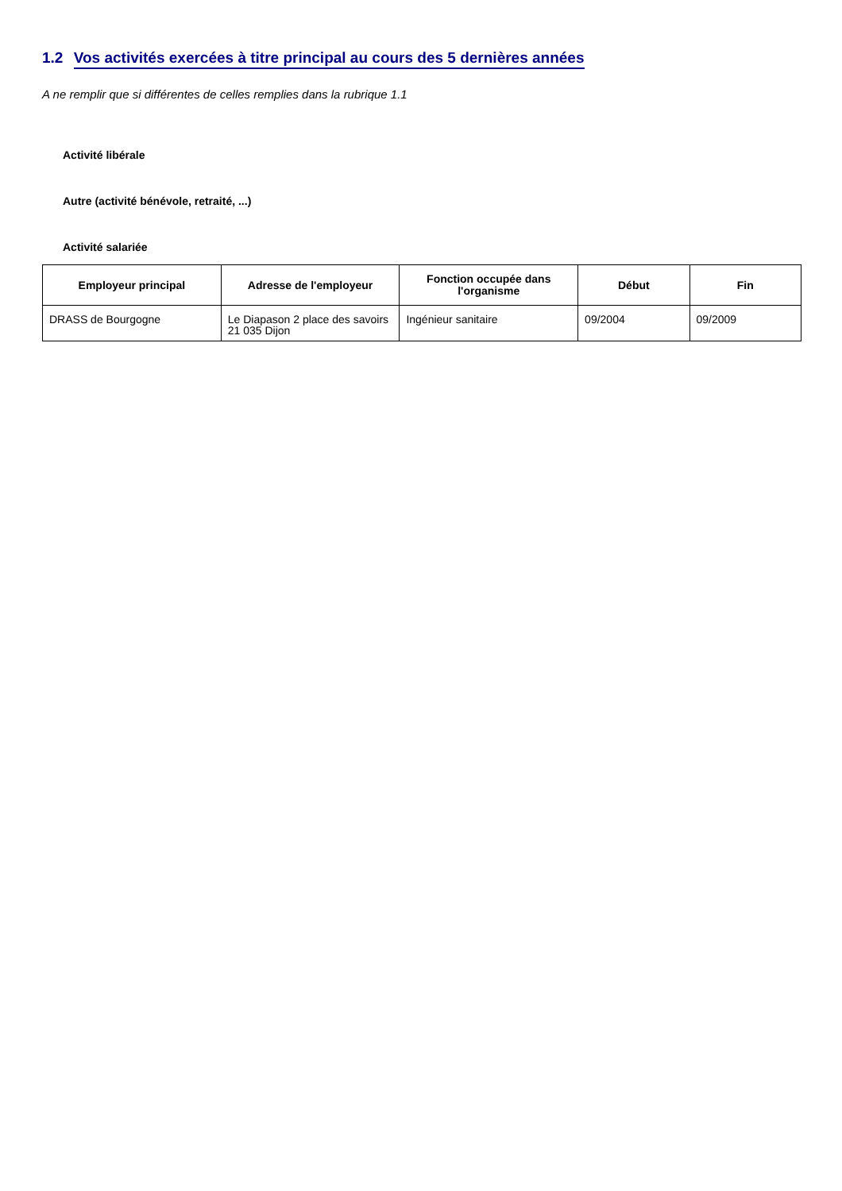1.2 Vos activités exercées à titre principal au cours des 5 dernières années
A ne remplir que si différentes de celles remplies dans la rubrique 1.1
Activité libérale
Autre (activité bénévole, retraité, ...)
Activité salariée
| Employeur principal | Adresse de l'employeur | Fonction occupée dans l'organisme | Début | Fin |
| --- | --- | --- | --- | --- |
| DRASS de Bourgogne | Le Diapason 2 place des savoirs 21 035 Dijon | Ingénieur sanitaire | 09/2004 | 09/2009 |